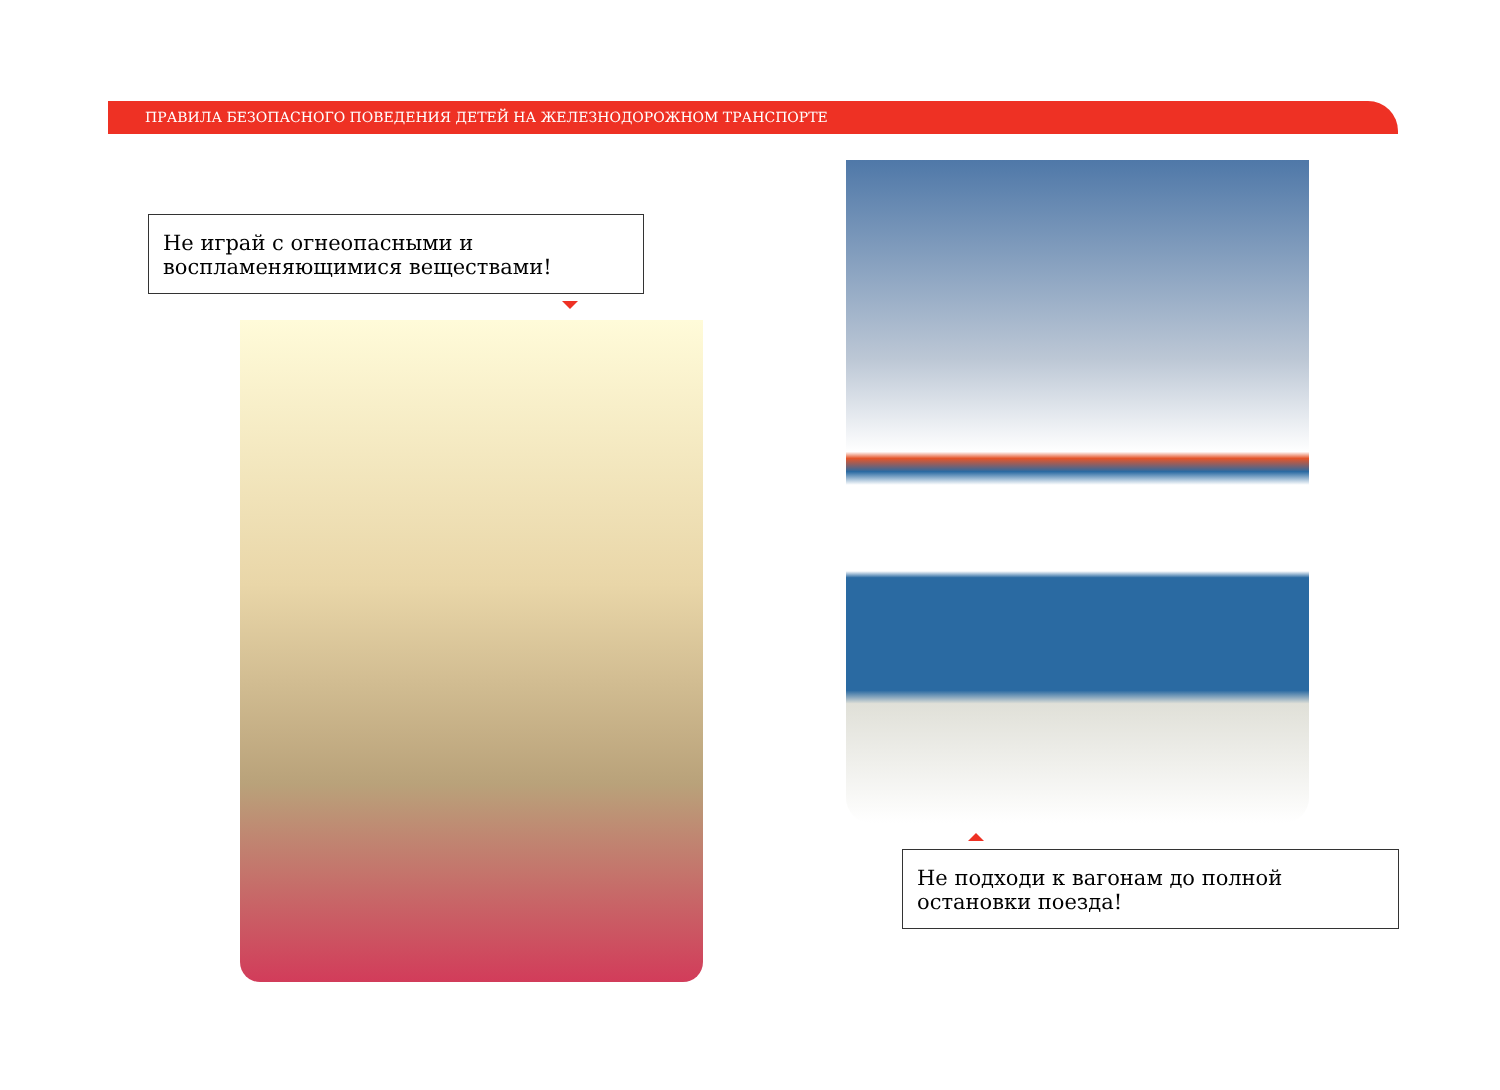ПРАВИЛА БЕЗОПАСНОГО ПОВЕДЕНИЯ ДЕТЕЙ НА ЖЕЛЕЗНОДОРОЖНОМ ТРАНСПОРТЕ
Не играй с огнеопасными и воспламеняющимися веществами!
Не подходи к вагонам до полной остановки поезда!